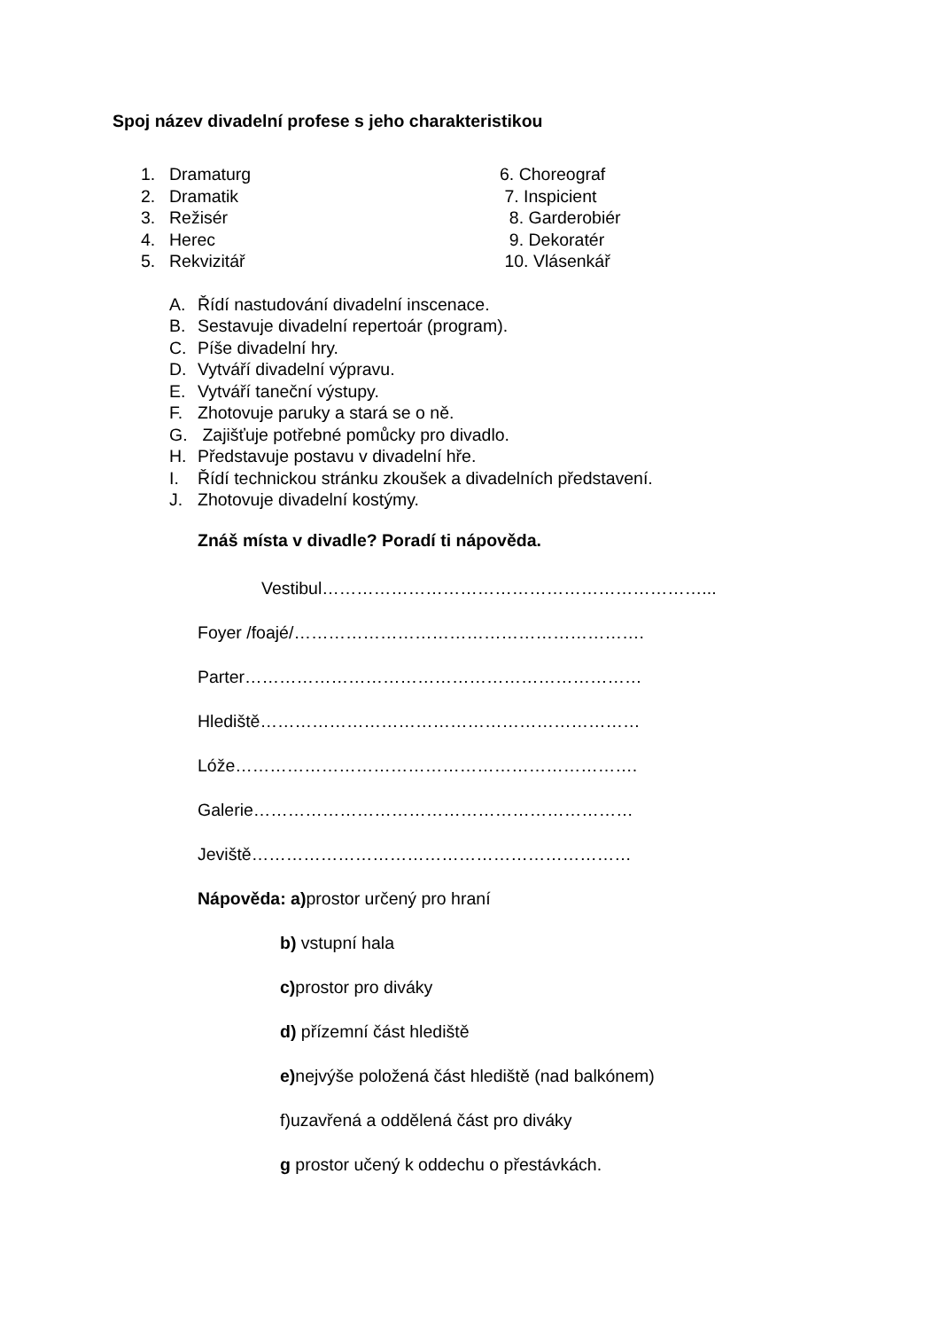Spoj název divadelní profese s jeho charakteristikou
1. Dramaturg
2. Dramatik
3. Režisér
4. Herec
5. Rekvizitář
6. Choreograf
7. Inspicient
8. Garderobiér
9. Dekoratér
10. Vlásenkář
A. Řídí nastudování divadelní inscenace.
B. Sestavuje divadelní repertoár (program).
C. Píše divadelní hry.
D. Vytváří divadelní výpravu.
E. Vytváří taneční výstupy.
F. Zhotovuje paruky a stará se o ně.
G. Zajišťuje potřebné pomůcky pro divadlo.
H. Představuje postavu v divadelní hře.
I. Řídí technickou stránku zkoušek a divadelních představení.
J. Zhotovuje divadelní kostýmy.
Znáš místa v divadle? Poradí ti nápověda.
Vestibul…………………………………………………………...
Foyer /foajé/…………………………………………………….
Parter……………………………………………………………
Hlediště…………………………………………………………
Lóže…………………………………………………………….
Galerie…………………………………………………………
Jeviště…………………………………………………………
Nápověda: a) prostor určený pro hraní
b) vstupní hala
c) prostor pro diváky
d) přízemní část hlediště
e) nejvýše položená část hlediště (nad balkónem)
f)uzavřená a oddělená část pro diváky
g prostor učený k oddechu o přestávkách.